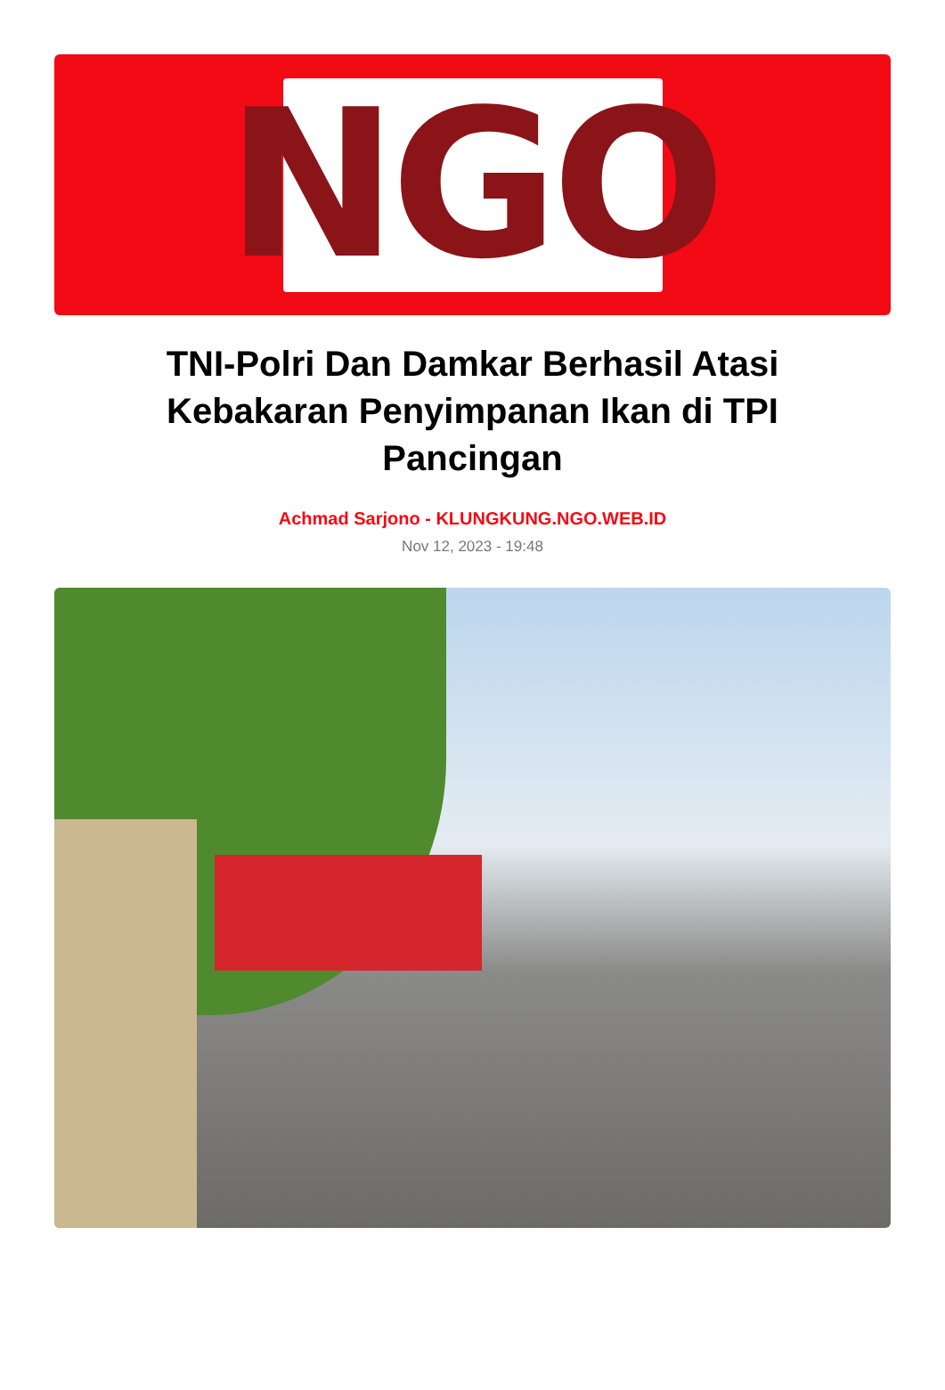NGO
TNI-Polri Dan Damkar Berhasil Atasi Kebakaran Penyimpanan Ikan di TPI Pancingan
Achmad Sarjono - KLUNGKUNG.NGO.WEB.ID
Nov 12, 2023 - 19:48